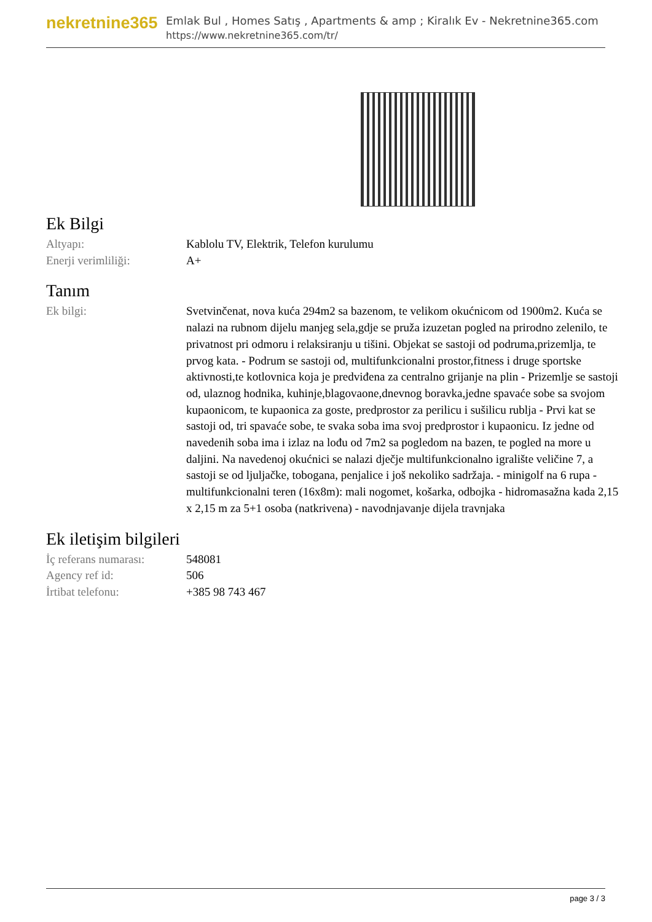nekretnine365
Emlak Bul , Homes Satış , Apartments & amp ; Kiralık Ev - Nekretnine365.com
https://www.nekretnine365.com/tr/
Ek Bilgi
| Altyapı: | Kablolu TV, Elektrik, Telefon kurulumu |
| Enerji verimliliği: | A+ |
Tanım
| Ek bilgi: | Svetvinčenat, nova kuća 294m2 sa bazenom, te velikom okućnicom od 1900m2. Kuća se nalazi na rubnom dijelu manjeg sela,gdje se pruža izuzetan pogled na prirodno zelenilo, te privatnost pri odmoru i relaksiranju u tišini. Objekat se sastoji od podruma,prizemlja, te prvog kata. - Podrum se sastoji od, multifunkcionalni prostor,fitness i druge sportske aktivnosti,te kotlovnica koja je predviđena za centralno grijanje na plin - Prizemlje se sastoji od, ulaznog hodnika, kuhinje,blagovaone,dnevnog boravka,jedne spavaće sobe sa svojom kupaonicom, te kupaonica za goste, predprostor za perilicu i sušilicu rublja - Prvi kat se sastoji od, tri spavaće sobe, te svaka soba ima svoj predprostor i kupaonicu. Iz jedne od navedenih soba ima i izlaz na lođu od 7m2 sa pogledom na bazen, te pogled na more u daljini. Na navedenoj okućnici se nalazi dječje multifunkcionalno igralište veličine 7, a sastoji se od ljuljačke, tobogana, penjalice i još nekoliko sadržaja. - minigolf na 6 rupa - multifunkcionalni teren (16x8m): mali nogomet, košarka, odbojka - hidromasažna kada 2,15 x 2,15 m za 5+1 osoba (natkrivena) - navodnjavanje dijela travnjaka |
Ek iletişim bilgileri
| İç referans numarası: | 548081 |
| Agency ref id: | 506 |
| İrtibat telefonu: | +385 98 743 467 |
page 3 / 3